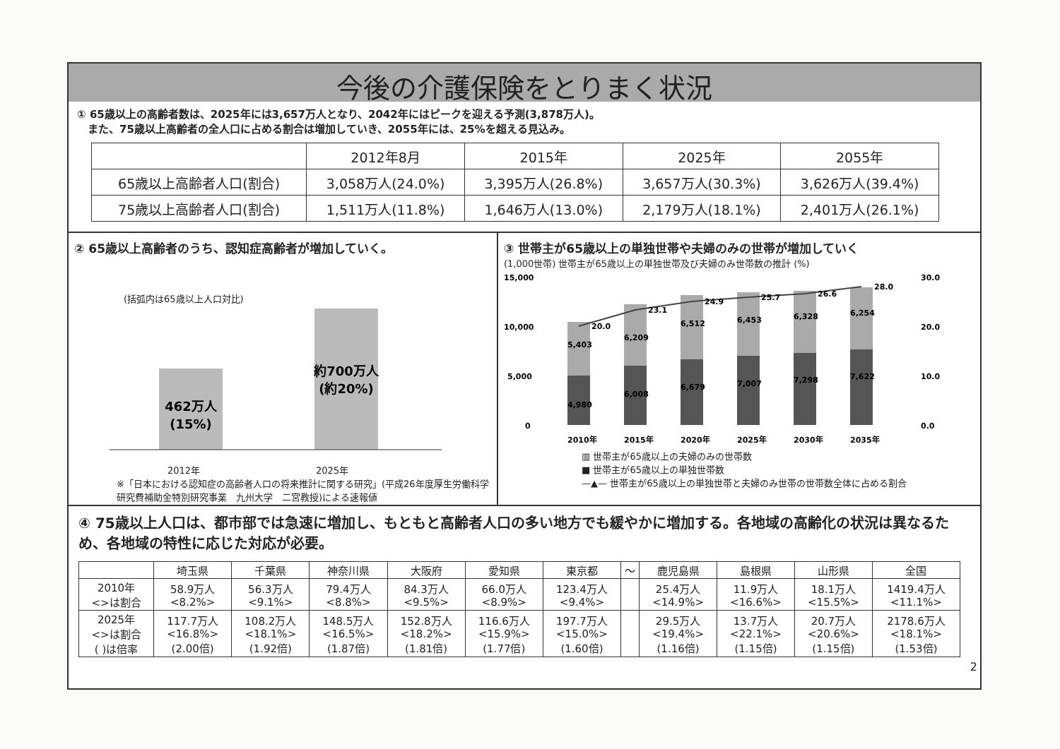今後の介護保険をとりまく状況
① 65歳以上の高齢者数は、2025年には3,657万人となり、2042年にはピークを迎える予測(3,878万人)。
　また、75歳以上高齢者の全人口に占める割合は増加していき、2055年には、25%を超える見込み。
| | 2012年8月 | 2015年 | 2025年 | 2055年 |
| --- | --- | --- | --- | --- |
| 65歳以上高齢者人口(割合) | 3,058万人(24.0%) | 3,395万人(26.8%) | 3,657万人(30.3%) | 3,626万人(39.4%) |
| 75歳以上高齢者人口(割合) | 1,511万人(11.8%) | 1,646万人(13.0%) | 2,179万人(18.1%) | 2,401万人(26.1%) |
② 65歳以上高齢者のうち、認知症高齢者が増加していく。
(括弧内は65歳以上人口対比)
462万人
(15%)
約700万人
(約20%)
2012年 2025年
※「日本における認知症の高齢者人口の将来推計に関する研究」(平成26年度厚生労働科学研究費補助金特別研究事業　九州大学　二宮教授)による速報値
③ 世帯主が65歳以上の単独世帯や夫婦のみの世帯が増加していく
(1,000世帯) 世帯主が65歳以上の単独世帯及び夫婦のみ世帯数の推計 (%)
15,000
10,000
5,000
0
30.0
20.0
10.0
0.0
20.0
23.1
24.9
25.7
26.6
28.0
5,403
6,209
6,512
6,453
6,328
6,254
4,980
6,008
6,679
7,007
7,298
7,622
2010年
2015年
2020年
2025年
2030年
2035年
▥ 世帯主が65歳以上の夫婦のみの世帯数
■ 世帯主が65歳以上の単独世帯数
—▲— 世帯主が65歳以上の単独世帯と夫婦のみ世帯の世帯数全体に占める割合
④ 75歳以上人口は、都市部では急速に増加し、もともと高齢者人口の多い地方でも緩やかに増加する。各地域の高齢化の状況は異なるため、各地域の特性に応じた対応が必要。
| | 埼玉県 | 千葉県 | 神奈川県 | 大阪府 | 愛知県 | 東京都 | ～ | 鹿児島県 | 島根県 | 山形県 | 全国 |
| --- | --- | --- | --- | --- | --- | --- | --- | --- | --- | --- | --- |
| 2010年 <>は割合 | 58.9万人 <8.2%> | 56.3万人 <9.1%> | 79.4万人 <8.8%> | 84.3万人 <9.5%> | 66.0万人 <8.9%> | 123.4万人 <9.4%> | | 25.4万人 <14.9%> | 11.9万人 <16.6%> | 18.1万人 <15.5%> | 1419.4万人 <11.1%> |
| 2025年 <>は割合 ( )は倍率 | 117.7万人 <16.8%> (2.00倍) | 108.2万人 <18.1%> (1.92倍) | 148.5万人 <16.5%> (1.87倍) | 152.8万人 <18.2%> (1.81倍) | 116.6万人 <15.9%> (1.77倍) | 197.7万人 <15.0%> (1.60倍) | | 29.5万人 <19.4%> (1.16倍) | 13.7万人 <22.1%> (1.15倍) | 20.7万人 <20.6%> (1.15倍) | 2178.6万人 <18.1%> (1.53倍) |
2